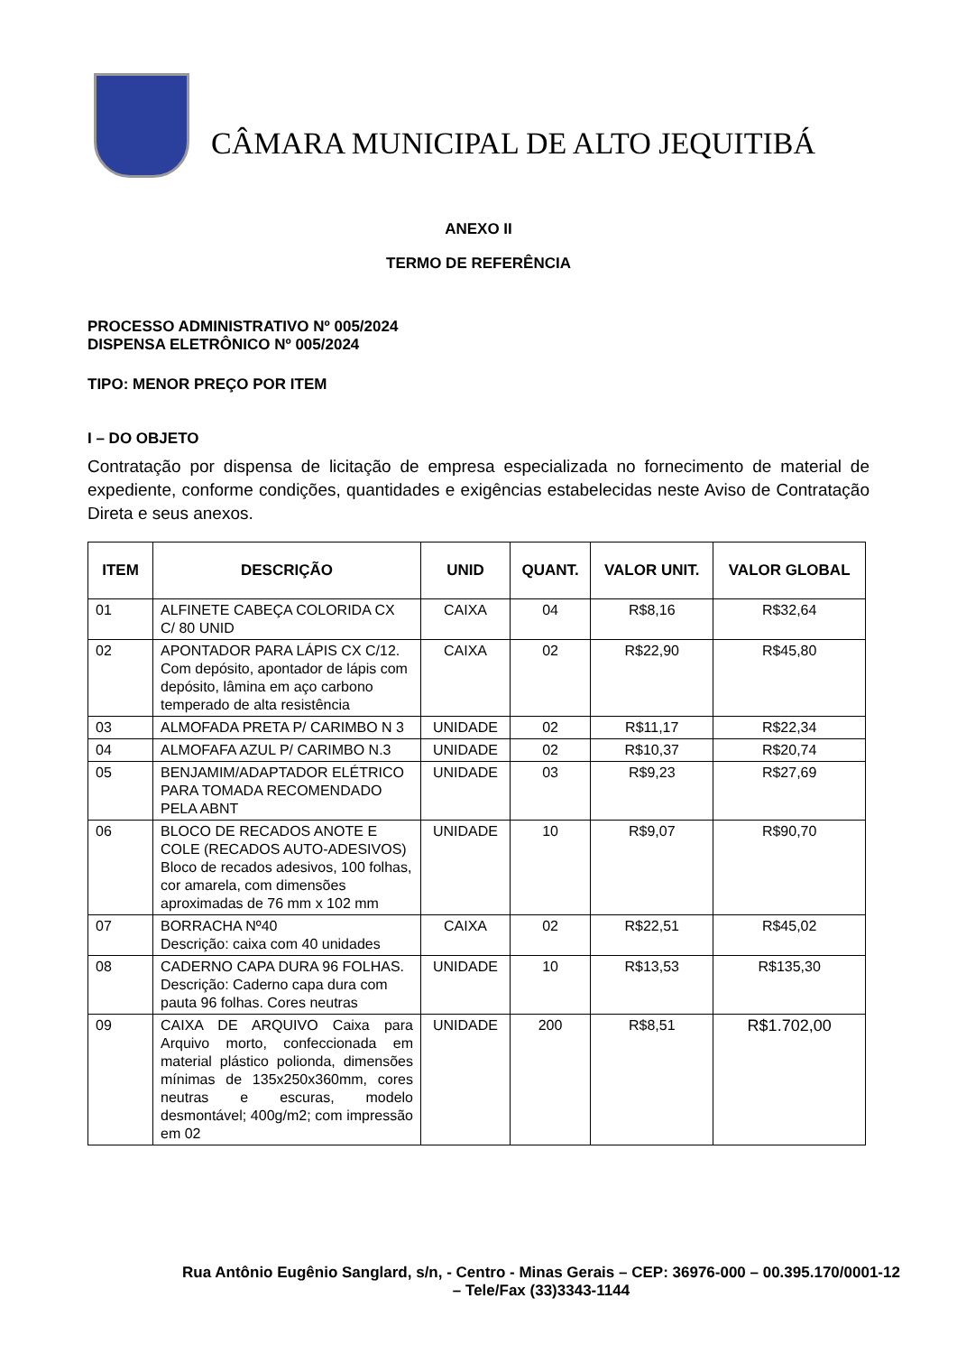CÂMARA MUNICIPAL DE ALTO JEQUITIBÁ
ANEXO II
TERMO DE REFERÊNCIA
PROCESSO ADMINISTRATIVO Nº 005/2024
DISPENSA ELETRÔNICO Nº 005/2024
TIPO: MENOR PREÇO POR ITEM
I – DO OBJETO
Contratação por dispensa de licitação de empresa especializada no fornecimento de material de expediente, conforme condições, quantidades e exigências estabelecidas neste Aviso de Contratação Direta e seus anexos.
| ITEM | DESCRIÇÃO | UNID | QUANT. | VALOR UNIT. | VALOR GLOBAL |
| --- | --- | --- | --- | --- | --- |
| 01 | ALFINETE CABEÇA COLORIDA CX C/ 80 UNID | CAIXA | 04 | R$8,16 | R$32,64 |
| 02 | APONTADOR PARA LÁPIS CX C/12. Com depósito, apontador de lápis com depósito, lâmina em aço carbono temperado de alta resistência | CAIXA | 02 | R$22,90 | R$45,80 |
| 03 | ALMOFADA PRETA P/ CARIMBO N 3 | UNIDADE | 02 | R$11,17 | R$22,34 |
| 04 | ALMOFAFA AZUL P/ CARIMBO N.3 | UNIDADE | 02 | R$10,37 | R$20,74 |
| 05 | BENJAMIM/ADAPTADOR ELÉTRICO PARA TOMADA RECOMENDADO PELA ABNT | UNIDADE | 03 | R$9,23 | R$27,69 |
| 06 | BLOCO DE RECADOS ANOTE E COLE (RECADOS AUTO-ADESIVOS) Bloco de recados adesivos, 100 folhas, cor amarela, com dimensões aproximadas de 76 mm x 102 mm | UNIDADE | 10 | R$9,07 | R$90,70 |
| 07 | BORRACHA Nº40 Descrição: caixa com 40 unidades | CAIXA | 02 | R$22,51 | R$45,02 |
| 08 | CADERNO CAPA DURA 96 FOLHAS. Descrição: Caderno capa dura com pauta 96 folhas. Cores neutras | UNIDADE | 10 | R$13,53 | R$135,30 |
| 09 | CAIXA DE ARQUIVO Caixa para Arquivo morto, confeccionada em material plástico polionda, dimensões mínimas de 135x250x360mm, cores neutras e escuras, modelo desmontável; 400g/m2; com impressão em 02 | UNIDADE | 200 | R$8,51 | R$1.702,00 |
Rua Antônio Eugênio Sanglard, s/n, - Centro - Minas Gerais – CEP: 36976-000 – 00.395.170/0001-12 – Tele/Fax (33)3343-1144